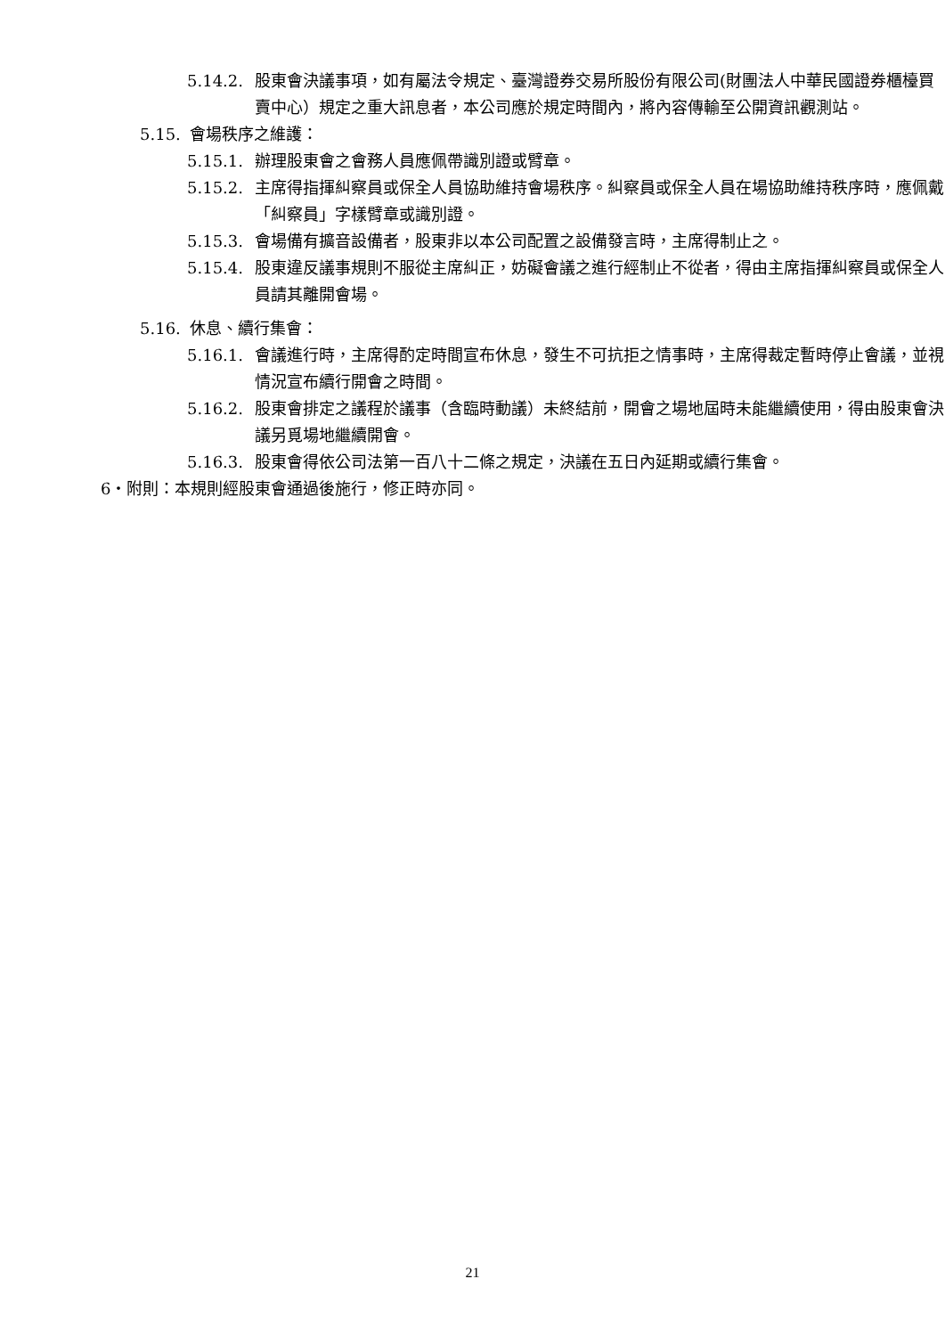5.14.2. 股東會決議事項，如有屬法令規定、臺灣證券交易所股份有限公司(財團法人中華民國證券櫃檯買賣中心）規定之重大訊息者，本公司應於規定時間內，將內容傳輸至公開資訊觀測站。
5.15. 會場秩序之維護：
5.15.1. 辦理股東會之會務人員應佩帶識別證或臂章。
5.15.2. 主席得指揮糾察員或保全人員協助維持會場秩序。糾察員或保全人員在場協助維持秩序時，應佩戴「糾察員」字樣臂章或識別證。
5.15.3. 會場備有擴音設備者，股東非以本公司配置之設備發言時，主席得制止之。
5.15.4. 股東違反議事規則不服從主席糾正，妨礙會議之進行經制止不從者，得由主席指揮糾察員或保全人員請其離開會場。
5.16. 休息、續行集會：
5.16.1. 會議進行時，主席得酌定時間宣布休息，發生不可抗拒之情事時，主席得裁定暫時停止會議，並視情況宣布續行開會之時間。
5.16.2. 股東會排定之議程於議事（含臨時動議）未終結前，開會之場地屆時未能繼續使用，得由股東會決議另覓場地繼續開會。
5.16.3. 股東會得依公司法第一百八十二條之規定，決議在五日內延期或續行集會。
6‧附則：本規則經股東會通過後施行，修正時亦同。
21